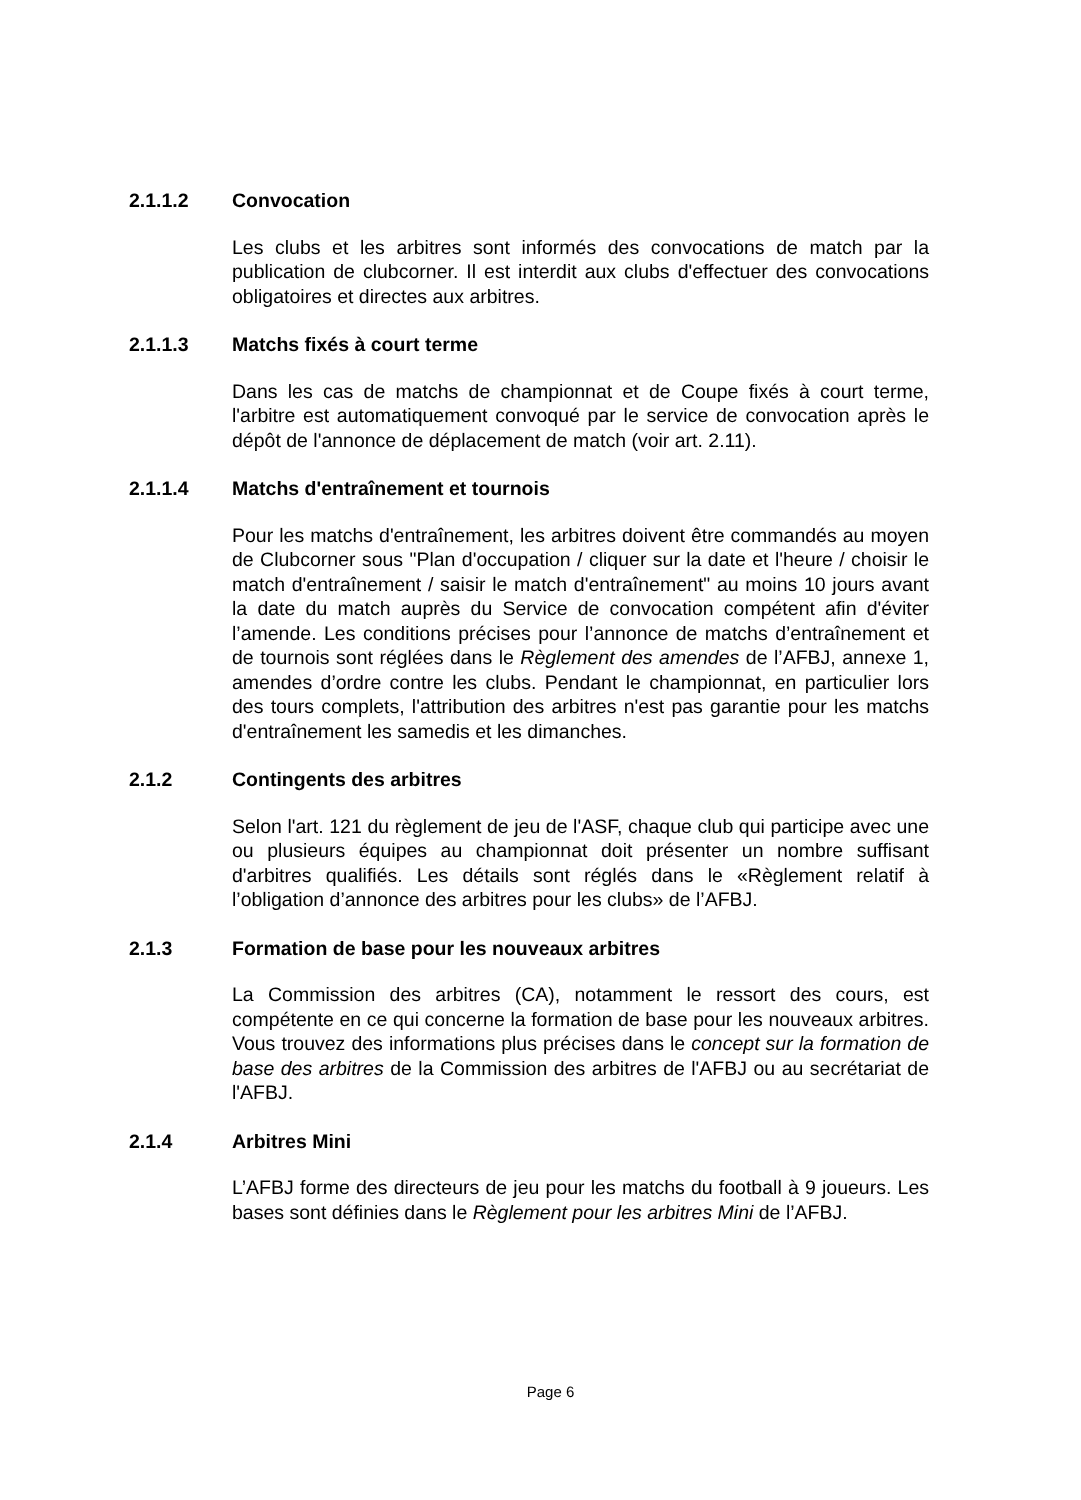2.1.1.2 Convocation
Les clubs et les arbitres sont informés des convocations de match par la publication de clubcorner. Il est interdit aux clubs d'effectuer des convocations obligatoires et directes aux arbitres.
2.1.1.3 Matchs fixés à court terme
Dans les cas de matchs de championnat et de Coupe fixés à court terme, l'arbitre est automatiquement convoqué par le service de convocation après le dépôt de l'annonce de déplacement de match (voir art. 2.11).
2.1.1.4 Matchs d'entraînement et tournois
Pour les matchs d'entraînement, les arbitres doivent être commandés au moyen de Clubcorner sous "Plan d'occupation / cliquer sur la date et l'heure / choisir le match d'entraînement / saisir le match d'entraînement" au moins 10 jours avant la date du match auprès du Service de convocation compétent afin d'éviter l’amende. Les conditions précises pour l’annonce de matchs d’entraînement et de tournois sont réglées dans le Règlement des amendes de l’AFBJ, annexe 1, amendes d’ordre contre les clubs. Pendant le championnat, en particulier lors des tours complets, l'attribution des arbitres n'est pas garantie pour les matchs d'entraînement les samedis et les dimanches.
2.1.2 Contingents des arbitres
Selon l'art. 121 du règlement de jeu de l'ASF, chaque club qui participe avec une ou plusieurs équipes au championnat doit présenter un nombre suffisant d'arbitres qualifiés. Les détails sont réglés dans le «Règlement relatif à l’obligation d’annonce des arbitres pour les clubs» de l’AFBJ.
2.1.3 Formation de base pour les nouveaux arbitres
La Commission des arbitres (CA), notamment le ressort des cours, est compétente en ce qui concerne la formation de base pour les nouveaux arbitres. Vous trouvez des informations plus précises dans le concept sur la formation de base des arbitres de la Commission des arbitres de l'AFBJ ou au secrétariat de l'AFBJ.
2.1.4 Arbitres Mini
L’AFBJ forme des directeurs de jeu pour les matchs du football à 9 joueurs. Les bases sont définies dans le Règlement pour les arbitres Mini de l’AFBJ.
Page 6